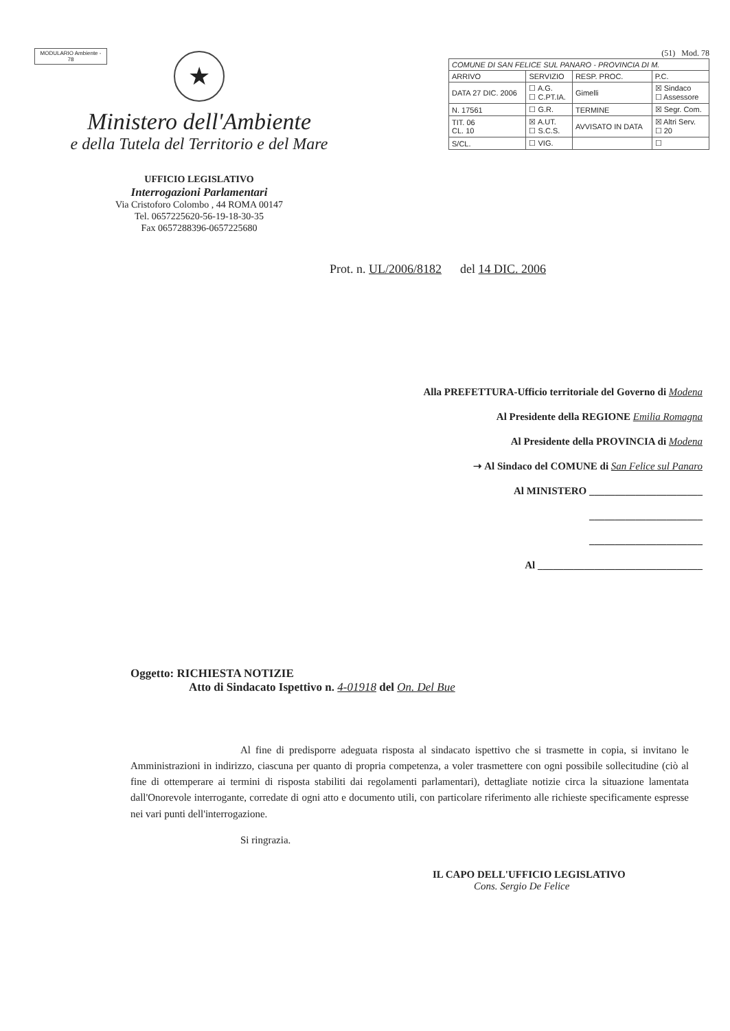MODULARIO Ambiente - 78
★
Ministero dell'Ambiente
e della Tutela del Territorio e del Mare
UFFICIO LEGISLATIVO
Interrogazioni Parlamentari
Via Cristoforo Colombo , 44 ROMA 00147
Tel. 0657225620-56-19-18-30-35
Fax 0657288396-0657225680
(51) Mod. 78
| COMUNE DI SAN FELICE SUL PANARO - PROVINCIA DI M. | | | |
| ARRIVO | SERVIZIO | RESP. PROC. | P.C. |
| DATA 27 DIC. 2006 | ☐ A.G. ☐ C.PT.IA. | Gimelli | ☒ Sindaco ☐ Assessore |
| N. 17561 | ☐ G.R. | TERMINE | ☒ Segr. Com. |
| TIT. 06 CL. 10 | ☒ A.UT. ☐ S.C.S. | AVVISATO IN DATA | ☒ Altri Serv. ☐ 20 |
| S/CL. | ☐ VIG. | | ☐ |
Prot. n. UL/2006/8182 del 14 DIC. 2006
Alla PREFETTURA-Ufficio territoriale del Governo di Modena
Al Presidente della REGIONE Emilia Romagna
Al Presidente della PROVINCIA di Modena
➝ Al Sindaco del COMUNE di San Felice sul Panaro
Al MINISTERO ______________________
______________________
______________________
Al ________________________________
Oggetto: RICHIESTA NOTIZIE
Atto di Sindacato Ispettivo n. 4-01918 del On. Del Bue
Al fine di predisporre adeguata risposta al sindacato ispettivo che si trasmette in copia, si invitano le Amministrazioni in indirizzo, ciascuna per quanto di propria competenza, a voler trasmettere con ogni possibile sollecitudine (ciò al fine di ottemperare ai termini di risposta stabiliti dai regolamenti parlamentari), dettagliate notizie circa la situazione lamentata dall'Onorevole interrogante, corredate di ogni atto e documento utili, con particolare riferimento alle richieste specificamente espresse nei vari punti dell'interrogazione.
Si ringrazia.
IL CAPO DELL'UFFICIO LEGISLATIVO
Cons. Sergio De Felice